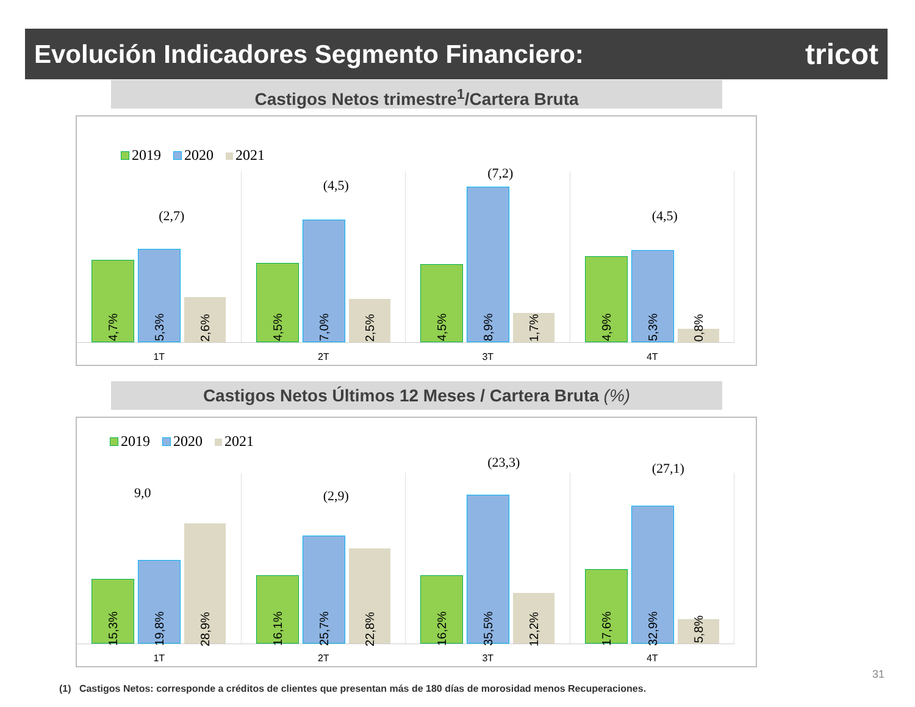Evolución Indicadores Segmento Financiero:
tricot
Castigos Netos trimestre<sup>1</sup>/Cartera Bruta
2019 2020 2021
(2,7)
4,7%
5,3%
2,6%
(4,5)
4,5%
7,0%
2,5%
(7,2)
4,5%
8,9%
1,7%
(4,5)
4,9%
5,3%
0,8%
1T 2T 3T 4T
Castigos Netos Últimos 12 Meses / Cartera Bruta (%)
2019 2020 2021
9,0
15,3%
19,8%
28,9%
(2,9)
16,1%
25,7%
22,8%
(23,3)
16,2%
35,5%
12,2%
(27,1)
17,6%
32,9%
5,8%
1T 2T 3T 4T
31
(1) Castigos Netos: corresponde a créditos de clientes que presentan más de 180 días de morosidad menos Recuperaciones.